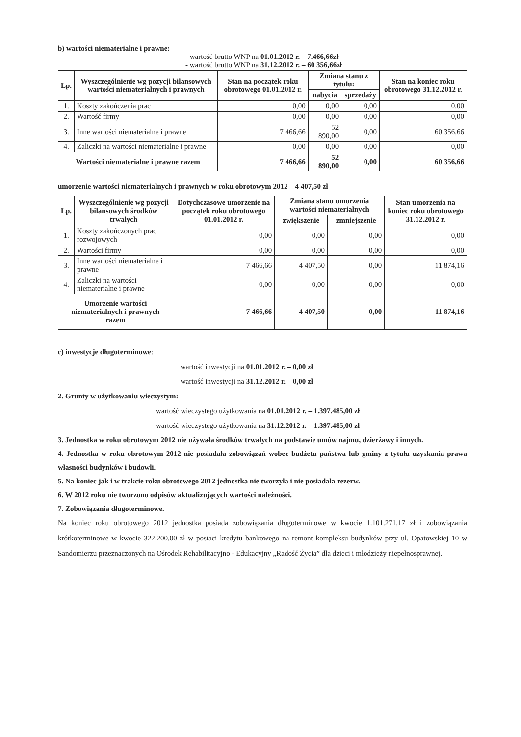b) wartości niematerialne i prawne:
- wartość brutto WNP na 01.01.2012 r. – 7.466,66zł
- wartość brutto WNP na 31.12.2012 r. – 60 356,66zł
| Lp. | Wyszczególnienie wg pozycji bilansowych wartości niematerialnych i prawnych | Stan na początek roku obrotowego 01.01.2012 r. | Zmiana stanu z tytułu: | | Stan na koniec roku obrotowego 31.12.2012 r. |
| --- | --- | --- | --- | --- | --- |
| | | | nabycia | sprzedaży | |
| 1. | Koszty zakończenia prac | 0,00 | 0,00 | 0,00 | 0,00 |
| 2. | Wartość firmy | 0,00 | 0,00 | 0,00 | 0,00 |
| 3. | Inne wartości niematerialne i prawne | 7 466,66 | 52 890,00 | 0,00 | 60 356,66 |
| 4. | Zaliczki na wartości niematerialne i prawne | 0,00 | 0,00 | 0,00 | 0,00 |
| Wartości niematerialne i prawne razem | | 7 466,66 | 52 890,00 | 0,00 | 60 356,66 |
umorzenie wartości niematerialnych i prawnych w roku obrotowym 2012 – 4 407,50 zł
| Lp. | Wyszczególnienie wg pozycji bilansowych środków trwałych | Dotychczasowe umorzenie na początek roku obrotowego 01.01.2012 r. | Zmiana stanu umorzenia wartości niematerialnych | | Stan umorzenia na koniec roku obrotowego 31.12.2012 r. |
| --- | --- | --- | --- | --- | --- |
| | | | zwiększenie | zmniejszenie | |
| 1. | Koszty zakończonych prac rozwojowych | 0,00 | 0,00 | 0,00 | 0,00 |
| 2. | Wartości firmy | 0,00 | 0,00 | 0,00 | 0,00 |
| 3. | Inne wartości niematerialne i prawne | 7 466,66 | 4 407,50 | 0,00 | 11 874,16 |
| 4. | Zaliczki na wartości niematerialne i prawne | 0,00 | 0,00 | 0,00 | 0,00 |
| Umorzenie wartości niematerialnych i prawnych razem | | 7 466,66 | 4 407,50 | 0,00 | 11 874,16 |
c) inwestycje długoterminowe:
wartość inwestycji na 01.01.2012 r. – 0,00 zł
wartość inwestycji na 31.12.2012 r. – 0,00 zł
2. Grunty w użytkowaniu wieczystym:
wartość wieczystego użytkowania na 01.01.2012 r. – 1.397.485,00 zł
wartość wieczystego użytkowania na 31.12.2012 r. – 1.397.485,00 zł
3. Jednostka w roku obrotowym 2012 nie używała środków trwałych na podstawie umów najmu, dzierżawy i innych.
4. Jednostka w roku obrotowym 2012 nie posiadała zobowiązań wobec budżetu państwa lub gminy z tytułu uzyskania prawa własności budynków i budowli.
5. Na koniec jak i w trakcie roku obrotowego 2012 jednostka nie tworzyła i nie posiadała rezerw.
6. W 2012 roku nie tworzono odpisów aktualizujących wartości należności.
7. Zobowiązania długoterminowe.
Na koniec roku obrotowego 2012 jednostka posiada zobowiązania długoterminowe w kwocie 1.101.271,17 zł i zobowiązania krótkoterminowe w kwocie 322.200,00 zł w postaci kredytu bankowego na remont kompleksu budynków przy ul. Opatowskiej 10 w Sandomierzu przeznaczonych na Ośrodek Rehabilitacyjno - Edukacyjny „Radość Życia” dla dzieci i młodzieży niepełnosprawnej.